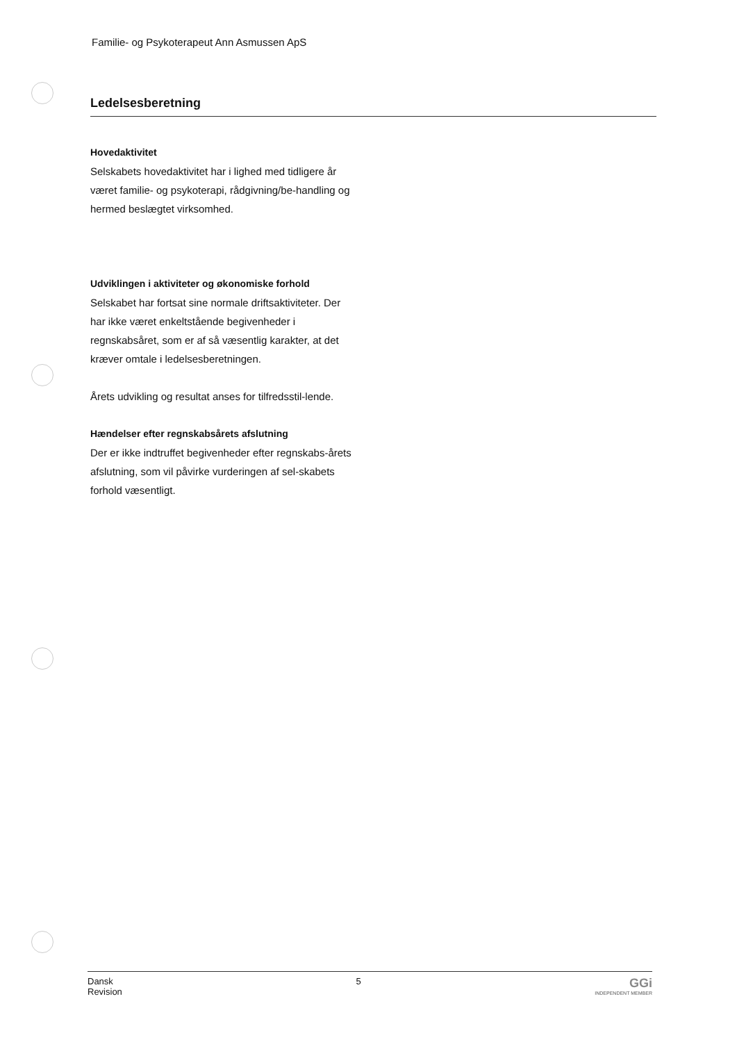Familie- og Psykoterapeut Ann Asmussen ApS
Ledelsesberetning
Hovedaktivitet
Selskabets hovedaktivitet har i lighed med tidligere år været familie- og psykoterapi, rådgivning/be-handling og hermed beslægtet virksomhed.
Udviklingen i aktiviteter og økonomiske forhold
Selskabet har fortsat sine normale driftsaktiviteter. Der har ikke været enkeltstående begivenheder i regnskabsåret, som er af så væsentlig karakter, at det kræver omtale i ledelsesberetningen.
Årets udvikling og resultat anses for tilfredsstil-lende.
Hændelser efter regnskabsårets afslutning
Der er ikke indtruffet begivenheder efter regnskabs-årets afslutning, som vil påvirke vurderingen af sel-skabets forhold væsentligt.
Dansk
Revision
5
GGi
INDEPENDENT MEMBER